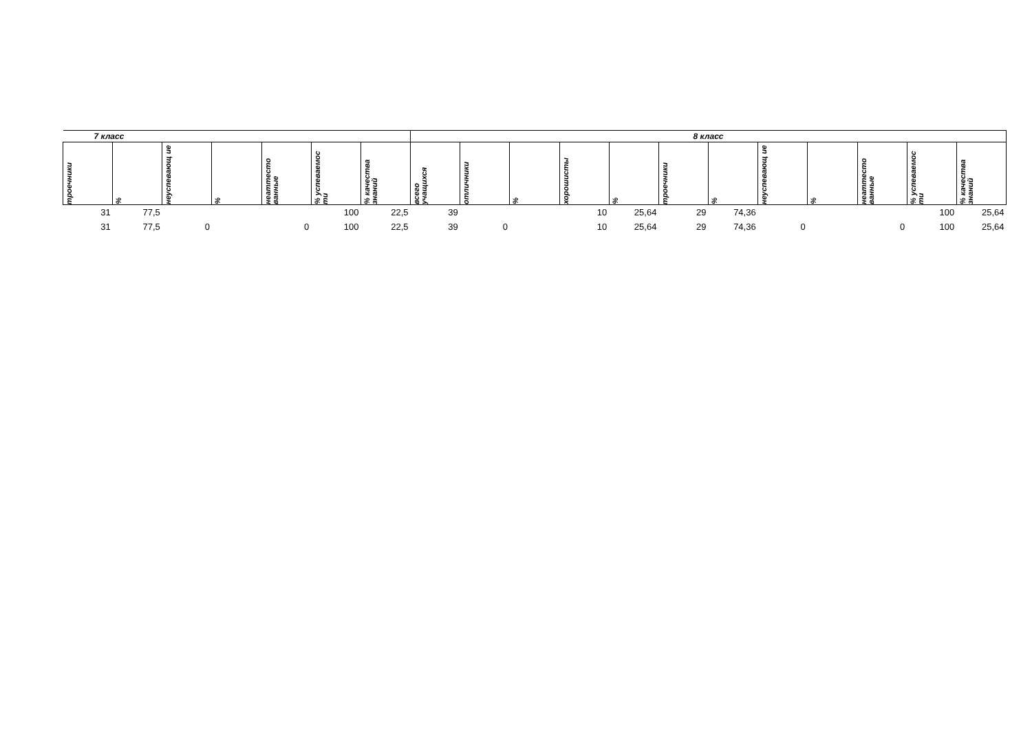| 7 класс | | | | | | | 8 класс | | | | | | | | | | | |
| --- | --- | --- | --- | --- | --- | --- | --- | --- | --- | --- | --- | --- | --- | --- | --- | --- | --- | --- |
| троечники | % | неуспевающ ие | % | неаттесто ванные | % успеваемос ти | % качества знаний | всего учащихся | отличники | % | хорошисты | % | троечники | % | неуспевающ ие | % | неаттесто ванные | % успеваемос ти | % качества знаний |
| 31 | 77,5 | | | | 100 | 22,5 | 39 | | | 10 | 25,64 | 29 | 74,36 | | | | 100 | 25,64 |
| 31 | 77,5 | 0 | | 0 | 100 | 22,5 | 39 | 0 | | 10 | 25,64 | 29 | 74,36 | 0 | | 0 | 100 | 25,64 |